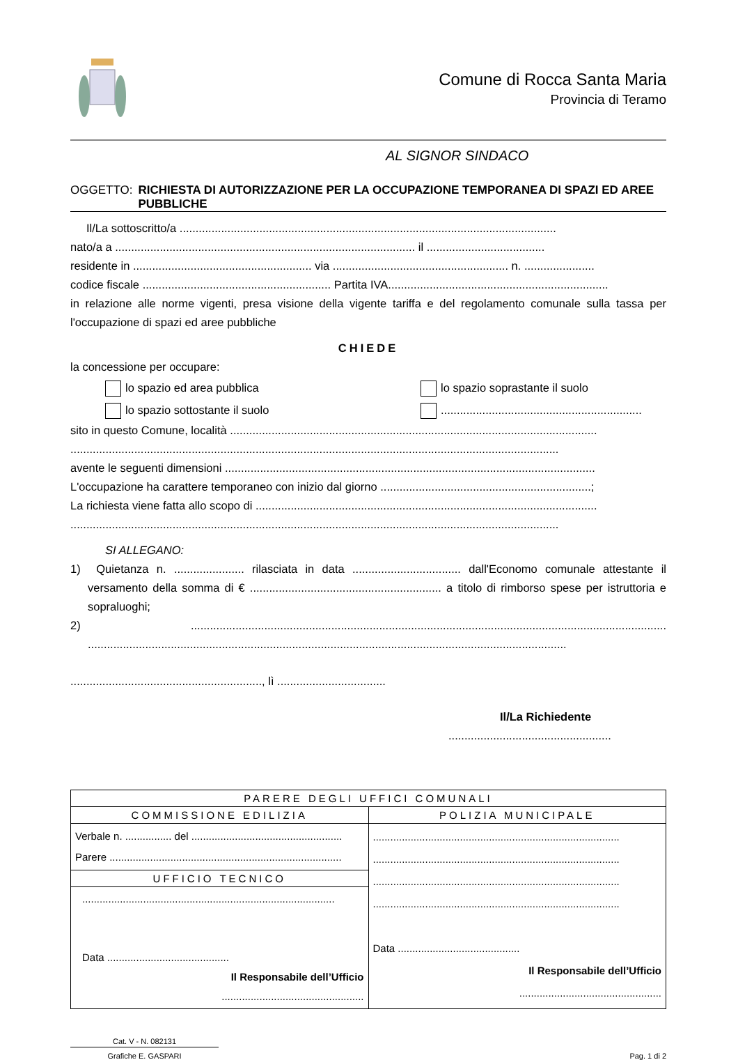Comune di Rocca Santa Maria
Provincia di Teramo
AL SIGNOR SINDACO
OGGETTO: RICHIESTA DI AUTORIZZAZIONE PER LA OCCUPAZIONE TEMPORANEA DI SPAZI ED AREE PUBBLICHE
Il/La sottoscritto/a ......................................................................................................................
nato/a a .............................................................................................. il .....................................
residente in ........................................................ via ....................................................... n. ......................
codice fiscale ........................................................... Partita IVA.....................................................................
in relazione alle norme vigenti, presa visione della vigente tariffa e del regolamento comunale sulla tassa per l'occupazione di spazi ed aree pubbliche
CHIEDE
la concessione per occupare:
lo spazio ed area pubblica
lo spazio sottostante il suolo
lo spazio soprastante il suolo
...............................................................
sito in questo Comune, località ...................................................................................................................
.........................................................................................................................................................
avente le seguenti dimensioni ....................................................................................................................
L'occupazione ha carattere temporaneo con inizio dal giorno ..................................................................;
La richiesta viene fatta allo scopo di ...........................................................................................................
.........................................................................................................................................................
SI ALLEGANO:
1) Quietanza n. ...................... rilasciata in data .................................. dall'Economo comunale attestante il versamento della somma di € ............................................................ a titolo di rimborso spese per istruttoria e sopraluoghi;
2) ..................................................................................................................................................... ......................................................................................................................................................
............................................................, lì ..................................
Il/La Richiedente
...................................................
| PARERE DEGLI UFFICI COMUNALI | |
| --- | --- |
| COMMISSIONE EDILIZIA | POLIZIA MUNICIPALE |
| Verbale n. ................ del .................................................... Parere ................................................................................ | ..................................................................................... ..................................................................................... ..................................................................................... ..................................................................................... Data .......................................... Il Responsabile dell’Ufficio ................................................. |
| UFFICIO TECNICO | |
| ....................................................................................... Data .......................................... Il Responsabile dell’Ufficio ................................................. | |
Cat. V - N. 082131
Grafiche E. GASPARI
Pag. 1 di 2